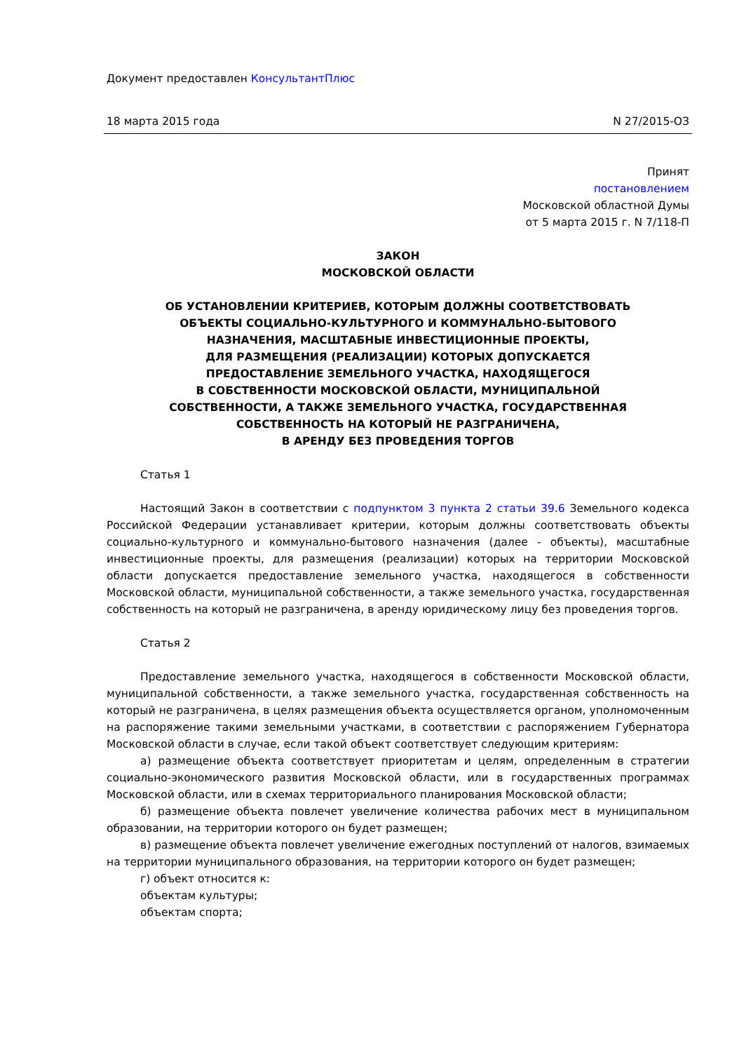Документ предоставлен КонсультантПлюс
18 марта 2015 года N 27/2015-ОЗ
Принят
постановлением
Московской областной Думы
от 5 марта 2015 г. N 7/118-П
ЗАКОН
МОСКОВСКОЙ ОБЛАСТИ
ОБ УСТАНОВЛЕНИИ КРИТЕРИЕВ, КОТОРЫМ ДОЛЖНЫ СООТВЕТСТВОВАТЬ
ОБЪЕКТЫ СОЦИАЛЬНО-КУЛЬТУРНОГО И КОММУНАЛЬНО-БЫТОВОГО
НАЗНАЧЕНИЯ, МАСШТАБНЫЕ ИНВЕСТИЦИОННЫЕ ПРОЕКТЫ,
ДЛЯ РАЗМЕЩЕНИЯ (РЕАЛИЗАЦИИ) КОТОРЫХ ДОПУСКАЕТСЯ
ПРЕДОСТАВЛЕНИЕ ЗЕМЕЛЬНОГО УЧАСТКА, НАХОДЯЩЕГОСЯ
В СОБСТВЕННОСТИ МОСКОВСКОЙ ОБЛАСТИ, МУНИЦИПАЛЬНОЙ
СОБСТВЕННОСТИ, А ТАКЖЕ ЗЕМЕЛЬНОГО УЧАСТКА, ГОСУДАРСТВЕННАЯ
СОБСТВЕННОСТЬ НА КОТОРЫЙ НЕ РАЗГРАНИЧЕНА,
В АРЕНДУ БЕЗ ПРОВЕДЕНИЯ ТОРГОВ
Статья 1
Настоящий Закон в соответствии с подпунктом 3 пункта 2 статьи 39.6 Земельного кодекса Российской Федерации устанавливает критерии, которым должны соответствовать объекты социально-культурного и коммунально-бытового назначения (далее - объекты), масштабные инвестиционные проекты, для размещения (реализации) которых на территории Московской области допускается предоставление земельного участка, находящегося в собственности Московской области, муниципальной собственности, а также земельного участка, государственная собственность на который не разграничена, в аренду юридическому лицу без проведения торгов.
Статья 2
Предоставление земельного участка, находящегося в собственности Московской области, муниципальной собственности, а также земельного участка, государственная собственность на который не разграничена, в целях размещения объекта осуществляется органом, уполномоченным на распоряжение такими земельными участками, в соответствии с распоряжением Губернатора Московской области в случае, если такой объект соответствует следующим критериям:
а) размещение объекта соответствует приоритетам и целям, определенным в стратегии социально-экономического развития Московской области, или в государственных программах Московской области, или в схемах территориального планирования Московской области;
б) размещение объекта повлечет увеличение количества рабочих мест в муниципальном образовании, на территории которого он будет размещен;
в) размещение объекта повлечет увеличение ежегодных поступлений от налогов, взимаемых на территории муниципального образования, на территории которого он будет размещен;
г) объект относится к:
объектам культуры;
объектам спорта;